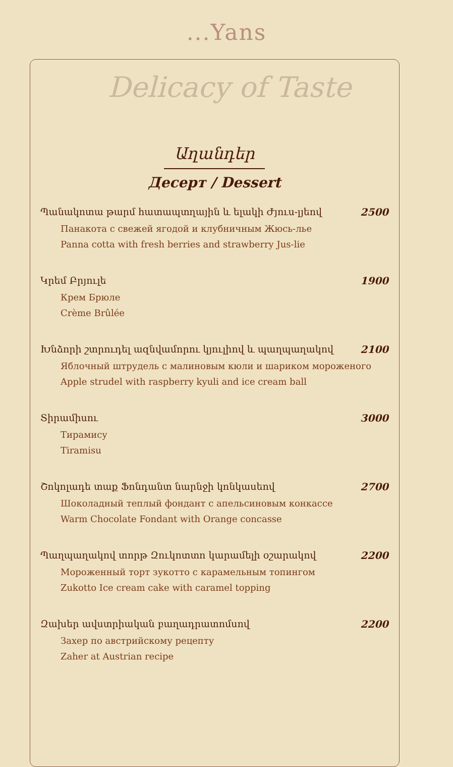...Yans
Delicacy of Taste
Աղանդեր
Десерт / Dessert
Պանակոտա թարմ հատապտղային և ելակի Ժյուս-լյեով 2500
Панакота с свежей ягодой и клубничным Жюсь-лье
Panna cotta with fresh berries and strawberry Jus-lie
Կրեմ Բրյուլե 1900
Крем Брюле
Crème Brûlée
Խնձորի շտրուդել ազնվամորու կյուլիով և պաղպաղակով 2100
Яблочный штрудель с малиновым кюли и шариком мороженого
Apple strudel with raspberry kyuli and ice cream ball
Տիրամիսու 3000
Тирамису
Tiramisu
Շոկոլադե տաք Ֆոնդանտ նարնջի կոնկասեով 2700
Шоколадный теплый фондант с апельсиновым конкассе
Warm Chocolate Fondant with Orange concasse
Պաղպաղակով տորթ Զուկոտտո կարամելի օշարակով 2200
Мороженный торт зукотто с карамельным топингом
Zukotto Ice cream cake with caramel topping
Զախեր ավստրիական բաղադրատոմսով 2200
Захер по австрийскому рецепту
Zaher at Austrian recipe